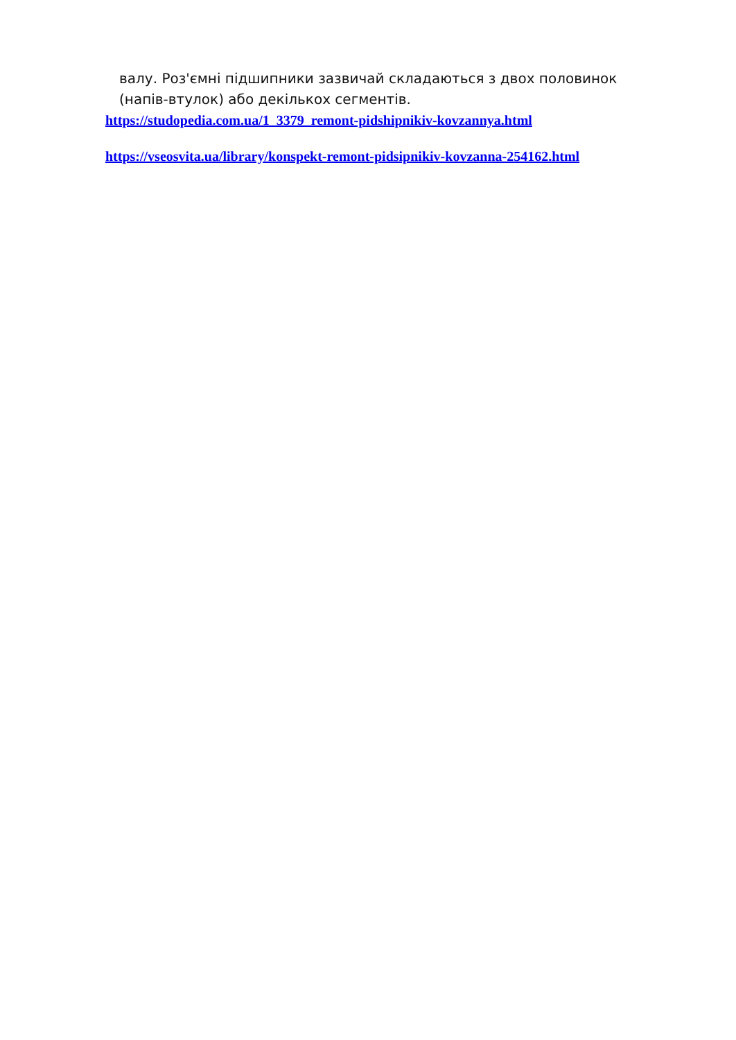валу. Роз'ємні підшипники зазвичай складаються з двох половинок
(напів-втулок) або декількох сегментів.
https://studopedia.com.ua/1_3379_remont-pidshipnikiv-kovzannya.html
https://vseosvita.ua/library/konspekt-remont-pidsipnikiv-kovzanna-254162.html